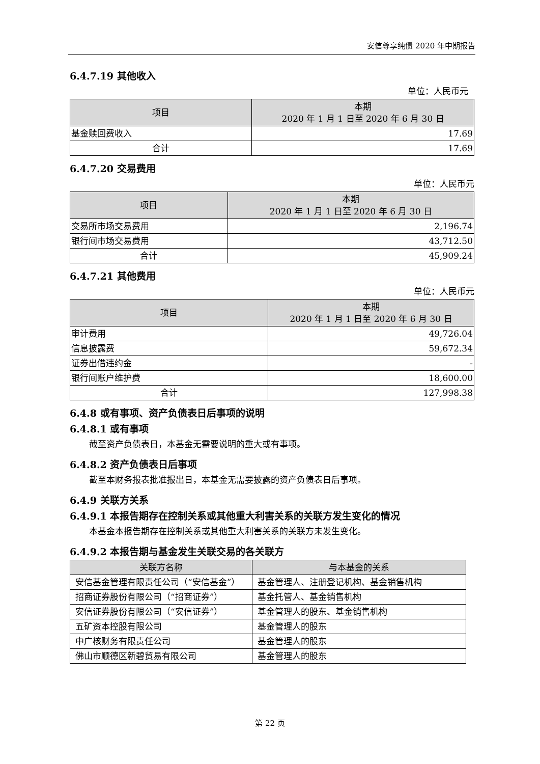安信尊享纯债 2020 年中期报告
6.4.7.19 其他收入
单位：人民币元
| 项目 | 本期 2020 年 1 月 1 日至 2020 年 6 月 30 日 |
| --- | --- |
| 基金赎回费收入 | 17.69 |
| 合计 | 17.69 |
6.4.7.20 交易费用
单位：人民币元
| 项目 | 本期 2020 年 1 月 1 日至 2020 年 6 月 30 日 |
| --- | --- |
| 交易所市场交易费用 | 2,196.74 |
| 银行间市场交易费用 | 43,712.50 |
| 合计 | 45,909.24 |
6.4.7.21 其他费用
单位：人民币元
| 项目 | 本期 2020 年 1 月 1 日至 2020 年 6 月 30 日 |
| --- | --- |
| 审计费用 | 49,726.04 |
| 信息披露费 | 59,672.34 |
| 证券出借违约金 | - |
| 银行间账户维护费 | 18,600.00 |
| 合计 | 127,998.38 |
6.4.8 或有事项、资产负债表日后事项的说明
6.4.8.1 或有事项
截至资产负债表日，本基金无需要说明的重大或有事项。
6.4.8.2 资产负债表日后事项
截至本财务报表批准报出日，本基金无需要披露的资产负债表日后事项。
6.4.9 关联方关系
6.4.9.1 本报告期存在控制关系或其他重大利害关系的关联方发生变化的情况
本基金本报告期存在控制关系或其他重大利害关系的关联方未发生变化。
6.4.9.2 本报告期与基金发生关联交易的各关联方
| 关联方名称 | 与本基金的关系 |
| --- | --- |
| 安信基金管理有限责任公司（“安信基金”） | 基金管理人、注册登记机构、基金销售机构 |
| 招商证券股份有限公司（“招商证券”） | 基金托管人、基金销售机构 |
| 安信证券股份有限公司（“安信证券”） | 基金管理人的股东、基金销售机构 |
| 五矿资本控股有限公司 | 基金管理人的股东 |
| 中广核财务有限责任公司 | 基金管理人的股东 |
| 佛山市顺德区新碧贸易有限公司 | 基金管理人的股东 |
第 22 页